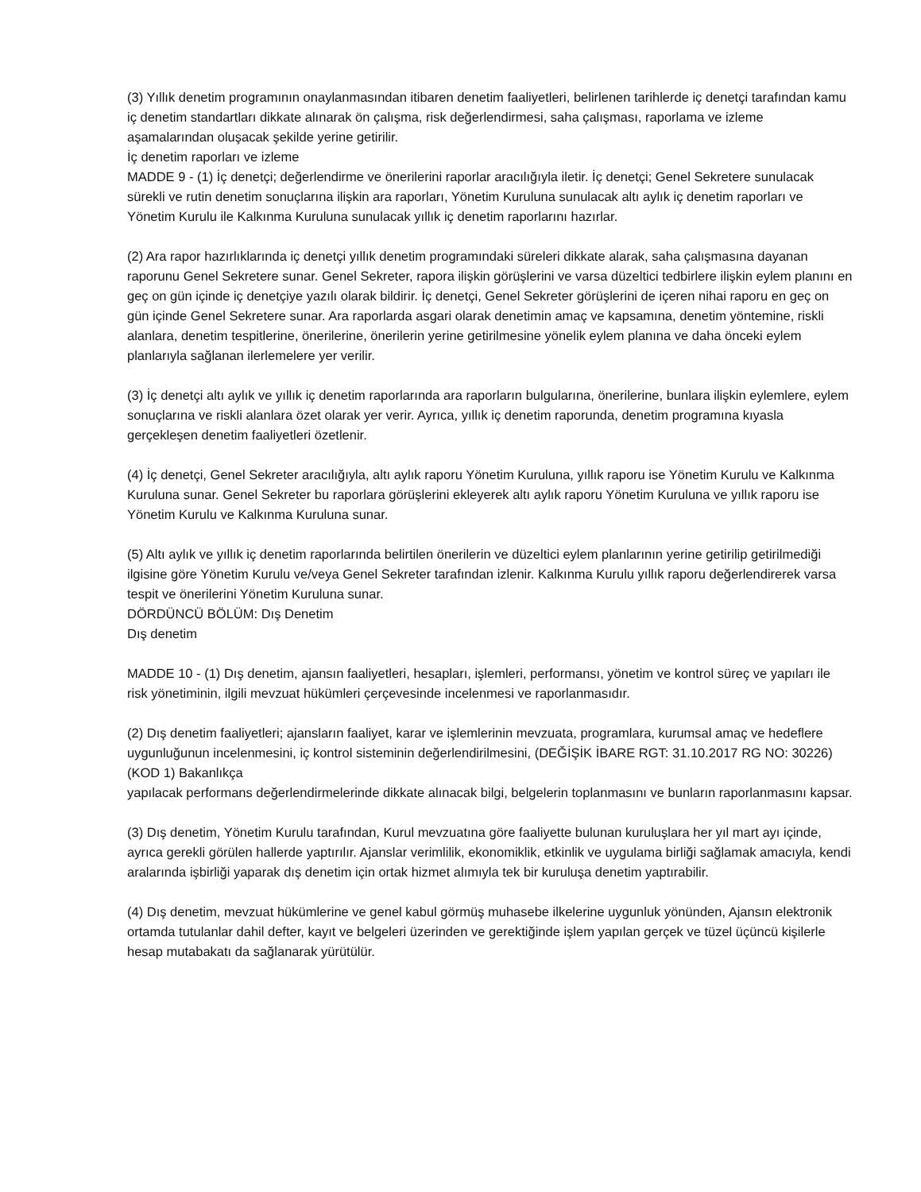(3) Yıllık denetim programının onaylanmasından itibaren denetim faaliyetleri, belirlenen tarihlerde iç denetçi tarafından kamu iç denetim standartları dikkate alınarak ön çalışma, risk değerlendirmesi, saha çalışması, raporlama ve izleme aşamalarından oluşacak şekilde yerine getirilir.
İç denetim raporları ve izleme
MADDE 9 - (1) İç denetçi; değerlendirme ve önerilerini raporlar aracılığıyla iletir. İç denetçi; Genel Sekretere sunulacak sürekli ve rutin denetim sonuçlarına ilişkin ara raporları, Yönetim Kuruluna sunulacak altı aylık iç denetim raporları ve Yönetim Kurulu ile Kalkınma Kuruluna sunulacak yıllık iç denetim raporlarını hazırlar.
(2) Ara rapor hazırlıklarında iç denetçi yıllık denetim programındaki süreleri dikkate alarak, saha çalışmasına dayanan raporunu Genel Sekretere sunar. Genel Sekreter, rapora ilişkin görüşlerini ve varsa düzeltici tedbirlere ilişkin eylem planını en geç on gün içinde iç denetçiye yazılı olarak bildirir. İç denetçi, Genel Sekreter görüşlerini de içeren nihai raporu en geç on gün içinde Genel Sekretere sunar. Ara raporlarda asgari olarak denetimin amaç ve kapsamına, denetim yöntemine, riskli alanlara, denetim tespitlerine, önerilerine, önerilerin yerine getirilmesine yönelik eylem planına ve daha önceki eylem planlarıyla sağlanan ilerlemelere yer verilir.
(3) İç denetçi altı aylık ve yıllık iç denetim raporlarında ara raporların bulgularına, önerilerine, bunlara ilişkin eylemlere, eylem sonuçlarına ve riskli alanlara özet olarak yer verir. Ayrıca, yıllık iç denetim raporunda, denetim programına kıyasla gerçekleşen denetim faaliyetleri özetlenir.
(4) İç denetçi, Genel Sekreter aracılığıyla, altı aylık raporu Yönetim Kuruluna, yıllık raporu ise Yönetim Kurulu ve Kalkınma Kuruluna sunar. Genel Sekreter bu raporlara görüşlerini ekleyerek altı aylık raporu Yönetim Kuruluna ve yıllık raporu ise Yönetim Kurulu ve Kalkınma Kuruluna sunar.
(5) Altı aylık ve yıllık iç denetim raporlarında belirtilen önerilerin ve düzeltici eylem planlarının yerine getirilip getirilmediği ilgisine göre Yönetim Kurulu ve/veya Genel Sekreter tarafından izlenir. Kalkınma Kurulu yıllık raporu değerlendirerek varsa tespit ve önerilerini Yönetim Kuruluna sunar.
DÖRDÜNCÜ BÖLÜM: Dış Denetim
Dış denetim
MADDE 10 - (1) Dış denetim, ajansın faaliyetleri, hesapları, işlemleri, performansı, yönetim ve kontrol süreç ve yapıları ile risk yönetiminin, ilgili mevzuat hükümleri çerçevesinde incelenmesi ve raporlanmasıdır.
(2) Dış denetim faaliyetleri; ajansların faaliyet, karar ve işlemlerinin mevzuata, programlara, kurumsal amaç ve hedeflere uygunluğunun incelenmesini, iç kontrol sisteminin değerlendirilmesini, (DEĞİŞİK İBARE RGT: 31.10.2017 RG NO: 30226) (KOD 1) Bakanlıkça
yapılacak performans değerlendirmelerinde dikkate alınacak bilgi, belgelerin toplanmasını ve bunların raporlanmasını kapsar.
(3) Dış denetim, Yönetim Kurulu tarafından, Kurul mevzuatına göre faaliyette bulunan kuruluşlara her yıl mart ayı içinde, ayrıca gerekli görülen hallerde yaptırılır. Ajanslar verimlilik, ekonomiklik, etkinlik ve uygulama birliği sağlamak amacıyla, kendi aralarında işbirliği yaparak dış denetim için ortak hizmet alımıyla tek bir kuruluşa denetim yaptırabilir.
(4) Dış denetim, mevzuat hükümlerine ve genel kabul görmüş muhasebe ilkelerine uygunluk yönünden, Ajansın elektronik ortamda tutulanlar dahil defter, kayıt ve belgeleri üzerinden ve gerektiğinde işlem yapılan gerçek ve tüzel üçüncü kişilerle hesap mutabakatı da sağlanarak yürütülür.